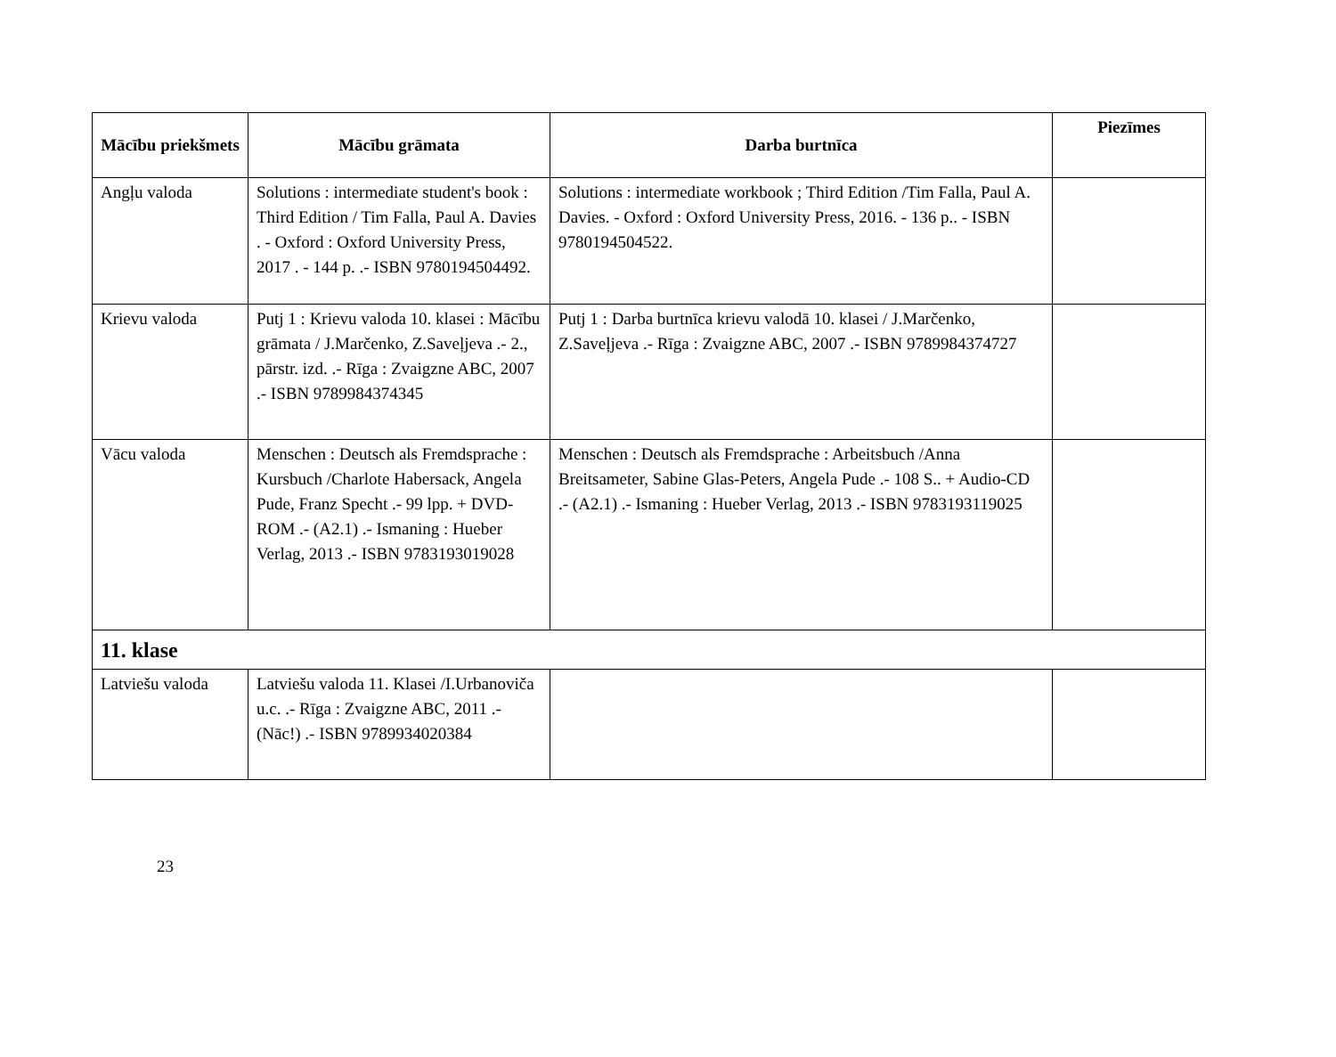| Mācību priekšmets | Mācību grāmata | Darba burtnīca | Piezīmes |
| --- | --- | --- | --- |
| Angļu valoda | Solutions : intermediate student's book : Third Edition / Tim Falla, Paul A. Davies . - Oxford : Oxford University Press, 2017 . - 144 p. .- ISBN 9780194504492. | Solutions : intermediate workbook ; Third Edition /Tim Falla, Paul A. Davies. - Oxford : Oxford University Press, 2016. - 136 p.. - ISBN 9780194504522. | |
| Krievu valoda | Putj 1 : Krievu valoda 10. klasei : Mācību grāmata / J.Marčenko, Z.Saveļjeva .- 2., pārstr. izd. .- Rīga : Zvaigzne ABC, 2007 .- ISBN 9789984374345 | Putj 1 : Darba burtnīca krievu valodā 10. klasei / J.Marčenko, Z.Saveļjeva .- Rīga : Zvaigzne ABC, 2007 .- ISBN 9789984374727 | |
| Vācu valoda | Menschen : Deutsch als Fremdsprache : Kursbuch /Charlote Habersack, Angela Pude, Franz Specht .- 99 lpp. + DVD-ROM .- (A2.1) .- Ismaning : Hueber Verlag, 2013 .- ISBN 9783193019028 | Menschen : Deutsch als Fremdsprache : Arbeitsbuch /Anna Breitsameter, Sabine Glas-Peters, Angela Pude .- 108 S.. + Audio-CD .- (A2.1) .- Ismaning : Hueber Verlag, 2013 .- ISBN 9783193119025 | |
| 11. klase | | | |
| Latviešu valoda | Latviešu valoda 11. Klasei /I.Urbanoviča u.c. .- Rīga : Zvaigzne ABC, 2011 .- (Nāc!) .- ISBN 9789934020384 | | |
23